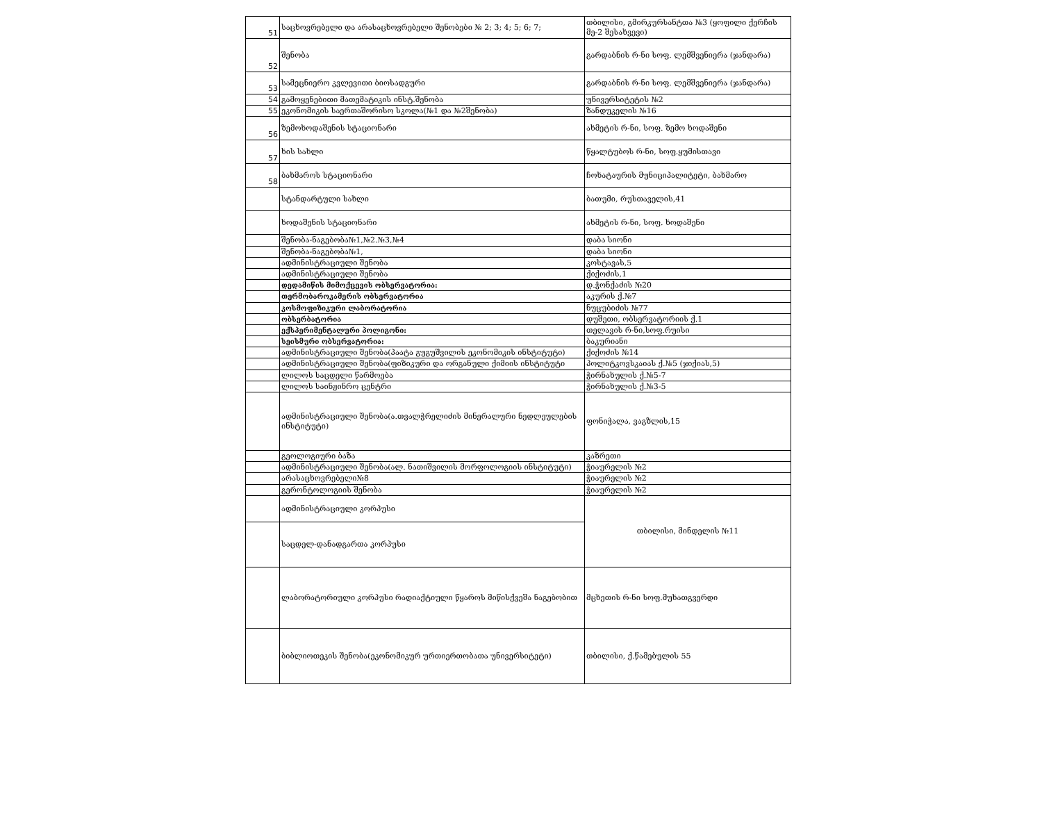| 51 | საცხოვრებელი და არასაცხოვრებელი შენობები № 2; 3; 4; 5; 6; 7; | თბილისი, გმირკურსანტთა №3 (ყოფილი ქერჩის მე-2 შესახვევი) |
| 52 | შენობა | გარდაბნის რ-ნი სოფ. ლემშვენიერა (ჯანდარა) |
| 53 | სამეცნიერო კვლევითი ბიოსადგური | გარდაბნის რ-ნი სოფ. ლემშვენიერა (ჯანდარა) |
| 54 | გამოყენებითი მათემატიკის ინსტ.შენობა | უნივერსიტეტის №2 |
| 55 | ეკონომიკის საერთაშორისო სკოლა(№1 და №2შენობა) | ზანდუკელის №16 |
| 56 | ზემოხოდაშენის სტაციონარი | ახმეტის რ-ნი, სოფ. ზემო ხოდაშენი |
| 57 | ხის სახლი | წყალტუბოს რ-ნი, სოფ.ყუმისთავი |
| 58 | ბახმაროს სტაციონარი | ჩოხატაურის მუნიციპალიტეტი, ბახმარო |
| | სტანდარტული სახლი | ბათუმი, რუსთაველის,41 |
| | ხოდაშენის სტაციონარი | ახმეტის რ-ნი, სოფ. ხოდაშენი |
| | შენობა-ნაგებობა№1,№2.№3,№4 | დაბა სიონი |
| | შენობა-ნაგებობა№1, | დაბა სიონი |
| | ადმინისტრაციული შენობა | კოსტავას,5 |
| | ადმინისტრაციული შენობა | ქიქოძის,1 |
| | დედამიწის მიმოქცევის ობსერვატორია: | დ.ჭონქაძის №20 |
| | თერმობაროკამერის ობსერვატორია | აკურის ქ.№7 |
| | კოსმოფიზიკური ლაბორატორია | ნუცუბიძის №77 |
| | ობსერბატორია | დუშეთი, ობსერვატორიის ქ.1 |
| | ექსპერიმენტალური პოლიგონი: | თელავის რ-ნი,სოფ.რუისი |
| | სეისმური ობსერვატორია: | ბაკურიანი |
| | ადმინისტრაციული შენობა(პაატა გუგუშვილის ეკონომიკის ინსტიტუტი) | ქიქოძის №14 |
| | ადმინისტრაციული შენობა(ფიზიკური და ორგანული ქიმიის ინსტიტუტი | პოლიტკოვსკაიას ქ.№5 (ჯიქიას,5) |
| | ლილოს საცდელი წარმოება | ჭირნახულის ქ.№5-7 |
| | ლილოს საინჟინრო ცენტრი | ჭირნახულის ქ.№3-5 |
| | ადმინისტრაციული შენობა(ა.თვალჭრელიძის მინერალური ნედლეულების ინსტიტუტი) | ფონიჭალა, ვაგზლის,15 |
| | გეოლოგიური ბაზა | კაზრეთი |
| | ადმინისტრაციული შენობა(ალ. ნათიშვილის მორფოლოგიის ინსტიტუტი) | ჭიაურელის №2 |
| | არასაცხოვრებელი№8 | ჭიაურელის №2 |
| | გერონტოლოგიის შენობა | ჭიაურელის №2 |
| | ადმინისტრაციული კორპუსი | თბილისი, მინდელის №11 |
| | საცდელ-დანადგართა კორპუსი | |
| | ლაბორატორიული კორპუსი რადიაქტიული წყაროს მიწისქვეშა ნაგებობით | მცხეთის რ-ნი სოფ.მუხათგვერდი |
| | ბიბლიოთეკის შენობა(ეკონომიკურ ურთიერთობათა უნივერსიტეტი) | თბილისი, ქ.წამებულის 55 |